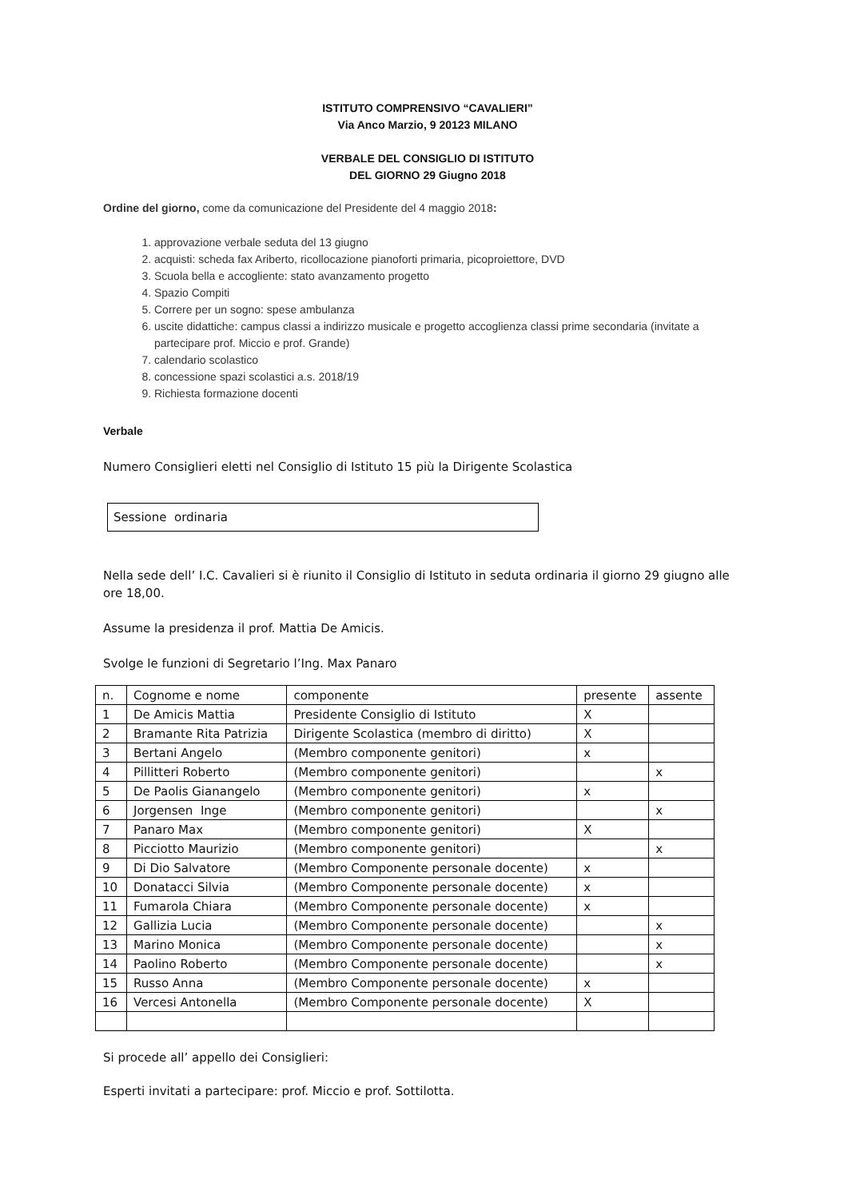ISTITUTO COMPRENSIVO “CAVALIERI”
Via Anco Marzio, 9 20123 MILANO
VERBALE DEL CONSIGLIO DI ISTITUTO
DEL GIORNO 29 Giugno 2018
Ordine del giorno, come da comunicazione del Presidente del 4 maggio 2018:
1. approvazione verbale seduta del 13 giugno
2. acquisti: scheda fax Ariberto, ricollocazione pianoforti primaria, picoproiettore, DVD
3. Scuola bella e accogliente: stato avanzamento progetto
4. Spazio Compiti
5. Correre per un sogno: spese ambulanza
6. uscite didattiche: campus classi a indirizzo musicale e progetto accoglienza classi prime secondaria (invitate a partecipare prof. Miccio e prof. Grande)
7. calendario scolastico
8. concessione spazi scolastici a.s. 2018/19
9. Richiesta formazione docenti
Verbale
Numero Consiglieri eletti nel Consiglio di Istituto 15 più la Dirigente Scolastica
Sessione ordinaria
Nella sede dell’ I.C. Cavalieri si è riunito il Consiglio di Istituto in seduta ordinaria il giorno 29 giugno alle ore 18,00.
Assume la presidenza il prof. Mattia De Amicis.
Svolge le funzioni di Segretario l’Ing. Max Panaro
| n. | Cognome e nome | componente | presente | assente |
| 1 | De Amicis Mattia | Presidente Consiglio di Istituto | X | |
| 2 | Bramante Rita Patrizia | Dirigente Scolastica (membro di diritto) | X | |
| 3 | Bertani Angelo | (Membro componente genitori) | x | |
| 4 | Pillitteri Roberto | (Membro componente genitori) | | x |
| 5 | De Paolis Gianangelo | (Membro componente genitori) | x | |
| 6 | Jorgensen Inge | (Membro componente genitori) | | x |
| 7 | Panaro Max | (Membro componente genitori) | X | |
| 8 | Picciotto Maurizio | (Membro componente genitori) | | x |
| 9 | Di Dio Salvatore | (Membro Componente personale docente) | x | |
| 10 | Donatacci Silvia | (Membro Componente personale docente) | x | |
| 11 | Fumarola Chiara | (Membro Componente personale docente) | x | |
| 12 | Gallizia Lucia | (Membro Componente personale docente) | | x |
| 13 | Marino Monica | (Membro Componente personale docente) | | x |
| 14 | Paolino Roberto | (Membro Componente personale docente) | | x |
| 15 | Russo Anna | (Membro Componente personale docente) | x | |
| 16 | Vercesi Antonella | (Membro Componente personale docente) | X | |
Si procede all’ appello dei Consiglieri:
Esperti invitati a partecipare: prof. Miccio e prof. Sottilotta.